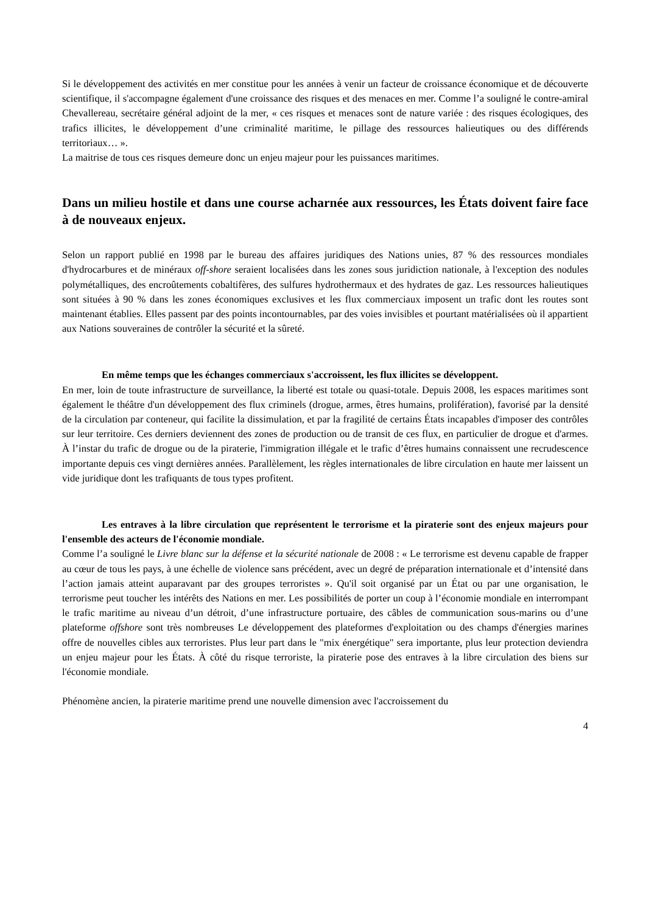Si le développement des activités en mer constitue pour les années à venir un facteur de croissance économique et de découverte scientifique, il s'accompagne également d'une croissance des risques et des menaces en mer. Comme l’a souligné le contre-amiral Chevallereau, secrétaire général adjoint de la mer, « ces risques et menaces sont de nature variée : des risques écologiques, des trafics illicites, le développement d’une criminalité maritime, le pillage des ressources halieutiques ou des différends territoriaux… ».
La maitrise de tous ces risques demeure donc un enjeu majeur pour les puissances maritimes.
Dans un milieu hostile et dans une course acharnée aux ressources, les États doivent faire face à de nouveaux enjeux.
Selon un rapport publié en 1998 par le bureau des affaires juridiques des Nations unies, 87 % des ressources mondiales d'hydrocarbures et de minéraux off-shore seraient localisées dans les zones sous juridiction nationale, à l'exception des nodules polymétalliques, des encroûtements cobaltifères, des sulfures hydrothermaux et des hydrates de gaz. Les ressources halieutiques sont situées à 90 % dans les zones économiques exclusives et les flux commerciaux imposent un trafic dont les routes sont maintenant établies. Elles passent par des points incontournables, par des voies invisibles et pourtant matérialisées où il appartient aux Nations souveraines de contrôler la sécurité et la sûreté.
En même temps que les échanges commerciaux s'accroissent, les flux illicites se développent.
En mer, loin de toute infrastructure de surveillance, la liberté est totale ou quasi-totale. Depuis 2008, les espaces maritimes sont également le théâtre d'un développement des flux criminels (drogue, armes, êtres humains, prolifération), favorisé par la densité de la circulation par conteneur, qui facilite la dissimulation, et par la fragilité de certains États incapables d'imposer des contrôles sur leur territoire. Ces derniers deviennent des zones de production ou de transit de ces flux, en particulier de drogue et d'armes. À l’instar du trafic de drogue ou de la piraterie, l'immigration illégale et le trafic d’êtres humains connaissent une recrudescence importante depuis ces vingt dernières années. Parallèlement, les règles internationales de libre circulation en haute mer laissent un vide juridique dont les trafiquants de tous types profitent.
Les entraves à la libre circulation que représentent le terrorisme et la piraterie sont des enjeux majeurs pour l'ensemble des acteurs de l'économie mondiale.
Comme l’a souligné le Livre blanc sur la défense et la sécurité nationale de 2008 : « Le terrorisme est devenu capable de frapper au cœur de tous les pays, à une échelle de violence sans précédent, avec un degré de préparation internationale et d’intensité dans l’action jamais atteint auparavant par des groupes terroristes ». Qu'il soit organisé par un État ou par une organisation, le terrorisme peut toucher les intérêts des Nations en mer. Les possibilités de porter un coup à l’économie mondiale en interrompant le trafic maritime au niveau d’un détroit, d’une infrastructure portuaire, des câbles de communication sous-marins ou d’une plateforme offshore sont très nombreuses Le développement des plateformes d'exploitation ou des champs d'énergies marines offre de nouvelles cibles aux terroristes. Plus leur part dans le "mix énergétique" sera importante, plus leur protection deviendra un enjeu majeur pour les États. À côté du risque terroriste, la piraterie pose des entraves à la libre circulation des biens sur l'économie mondiale.
Phénomène ancien, la piraterie maritime prend une nouvelle dimension avec l'accroissement du
4